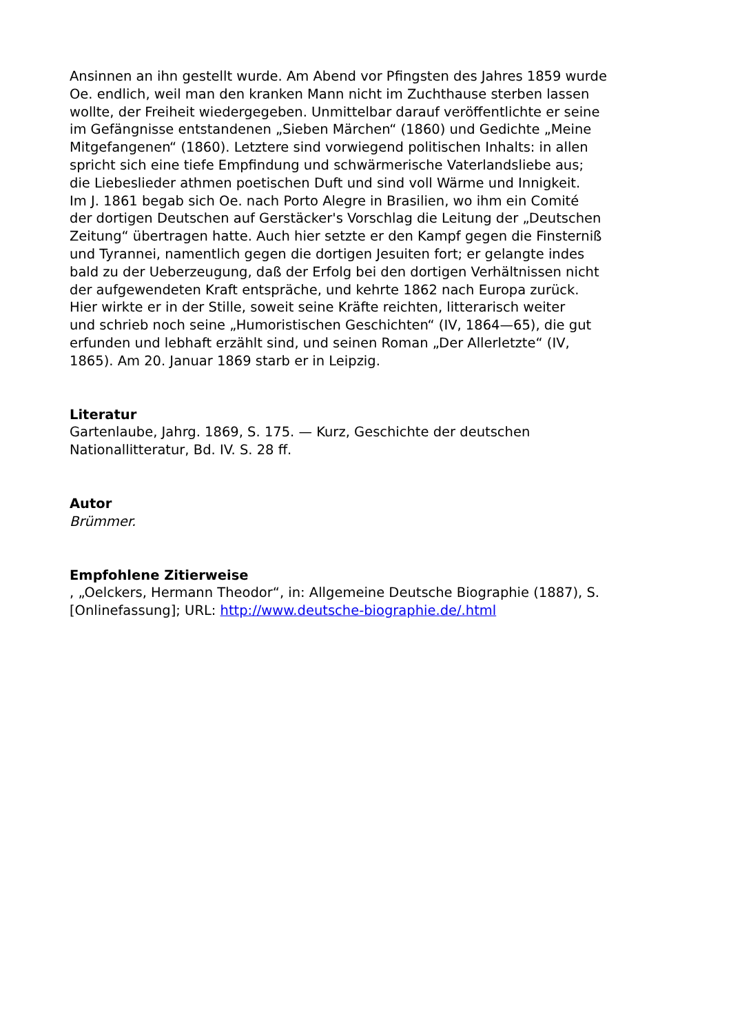Ansinnen an ihn gestellt wurde. Am Abend vor Pfingsten des Jahres 1859 wurde
Oe. endlich, weil man den kranken Mann nicht im Zuchthause sterben lassen
wollte, der Freiheit wiedergegeben. Unmittelbar darauf veröffentlichte er seine
im Gefängnisse entstandenen „Sieben Märchen“ (1860) und Gedichte „Meine
Mitgefangenen“ (1860). Letztere sind vorwiegend politischen Inhalts: in allen
spricht sich eine tiefe Empfindung und schwärmerische Vaterlandsliebe aus;
die Liebeslieder athmen poetischen Duft und sind voll Wärme und Innigkeit.
Im J. 1861 begab sich Oe. nach Porto Alegre in Brasilien, wo ihm ein Comité
der dortigen Deutschen auf Gerstäcker's Vorschlag die Leitung der „Deutschen
Zeitung“ übertragen hatte. Auch hier setzte er den Kampf gegen die Finsterniß
und Tyrannei, namentlich gegen die dortigen Jesuiten fort; er gelangte indes
bald zu der Ueberzeugung, daß der Erfolg bei den dortigen Verhältnissen nicht
der aufgewendeten Kraft entspräche, und kehrte 1862 nach Europa zurück.
Hier wirkte er in der Stille, soweit seine Kräfte reichten, litterarisch weiter
und schrieb noch seine „Humoristischen Geschichten“ (IV, 1864—65), die gut
erfunden und lebhaft erzählt sind, und seinen Roman „Der Allerletzte“ (IV,
1865). Am 20. Januar 1869 starb er in Leipzig.
Literatur
Gartenlaube, Jahrg. 1869, S. 175. — Kurz, Geschichte der deutschen
Nationallitteratur, Bd. IV. S. 28 ff.
Autor
Brümmer.
Empfohlene Zitierweise
, „Oelckers, Hermann Theodor“, in: Allgemeine Deutsche Biographie (1887), S.
[Onlinefassung]; URL: http://www.deutsche-biographie.de/.html